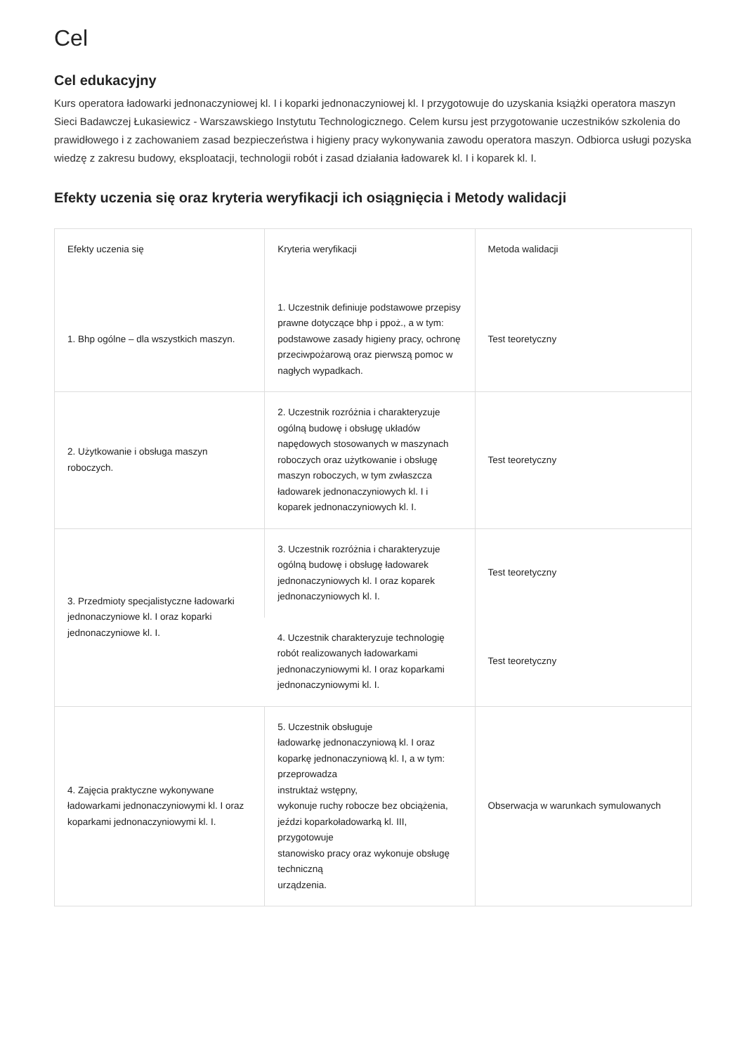Cel
Cel edukacyjny
Kurs operatora ładowarki jednonaczyniowej kl. I i koparki jednonaczyniowej kl. I przygotowuje do uzyskania książki operatora maszyn Sieci Badawczej Łukasiewicz - Warszawskiego Instytutu Technologicznego. Celem kursu jest przygotowanie uczestników szkolenia do prawidłowego i z zachowaniem zasad bezpieczeństwa i higieny pracy wykonywania zawodu operatora maszyn. Odbiorca usługi pozyska wiedzę z zakresu budowy, eksploatacji, technologii robót i zasad działania ładowarek kl. I i koparek kl. I.
Efekty uczenia się oraz kryteria weryfikacji ich osiągnięcia i Metody walidacji
| Efekty uczenia się | Kryteria weryfikacji | Metoda walidacji |
| --- | --- | --- |
| 1. Bhp ogólne – dla wszystkich maszyn. | 1. Uczestnik definiuje podstawowe przepisy prawne dotyczące bhp i ppoż., a w tym: podstawowe zasady higieny pracy, ochronę przeciwpożarową oraz pierwszą pomoc w nagłych wypadkach. | Test teoretyczny |
| 2. Użytkowanie i obsługa maszyn roboczych. | 2. Uczestnik rozróżnia i charakteryzuje ogólną budowę i obsługę układów napędowych stosowanych w maszynach roboczych oraz użytkowanie i obsługę maszyn roboczych, w tym zwłaszcza ładowarek jednonaczyniowych kl. I i koparek jednonaczyniowych kl. I. | Test teoretyczny |
| 3. Przedmioty specjalistyczne ładowarki jednonaczyniowe kl. I oraz koparki jednonaczyniowe kl. I. | 3. Uczestnik rozróżnia i charakteryzuje ogólną budowę i obsługę ładowarek jednonaczyniowych kl. I oraz koparek jednonaczyniowych kl. I. | Test teoretyczny |
| | 4. Uczestnik charakteryzuje technologię robót realizowanych ładowarkami jednonaczyniowymi kl. I oraz koparkami jednonaczyniowymi kl. I. | Test teoretyczny |
| 4. Zajęcia praktyczne wykonywane ładowarkami jednonaczyniowymi kl. I oraz koparkami jednonaczyniowymi kl. I. | 5. Uczestnik obsługuje ładowarkę jednonaczyniową kl. I oraz koparkę jednonaczyniową kl. I, a w tym: przeprowadza instruktaż wstępny, wykonuje ruchy robocze bez obciążenia, jeździ koparkoładowarką kl. III, przygotowuje stanowisko pracy oraz wykonuje obsługę techniczną urządzenia. | Obserwacja w warunkach symulowanych |